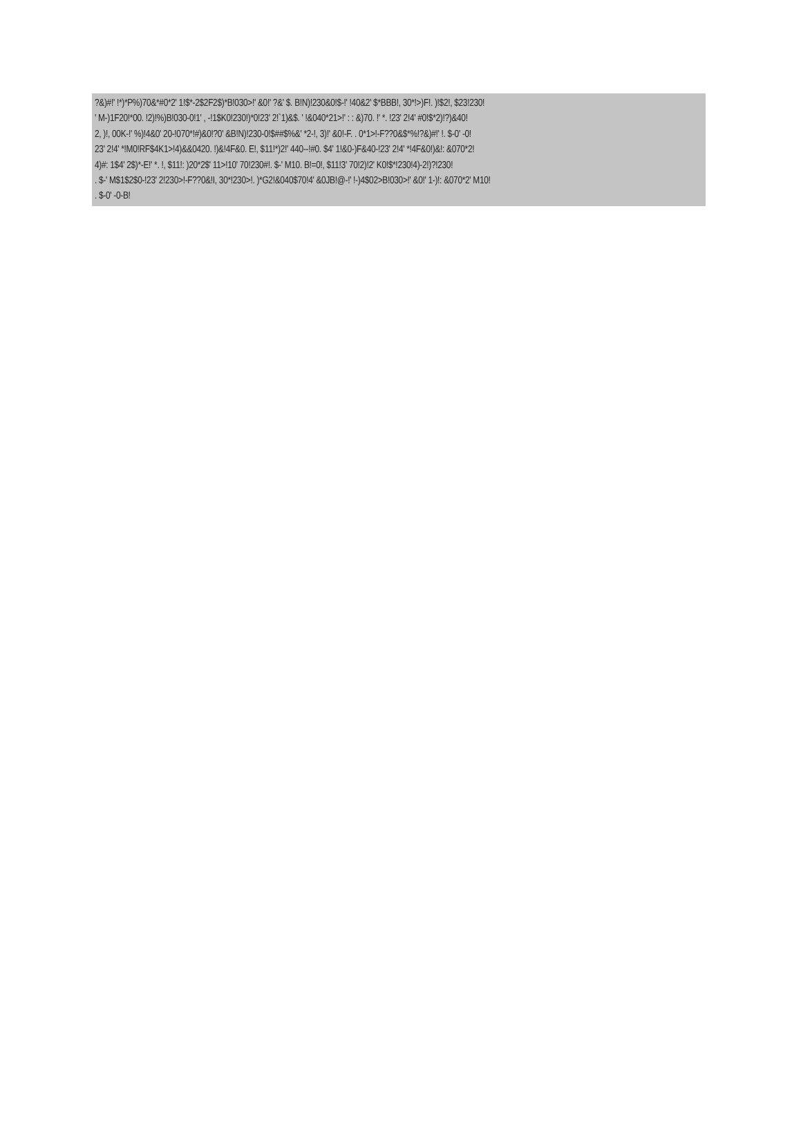?&)#!' !*)*P%)70&*#0*2' 1!$*-2$2F2$)*B!030>!' &0!' ?&' $. B!N)!230&0!$-!' !40&2' $*BBB!, 30*!>)F!. )!$2!, $23!230!
' M-)1F20!*00. !2)!%)B!030-0!1' , -!1$K0!230!)*0!23' 2!`1)&$. ' !&040*21>!' : : &)70. !' *. !23' 2!4' #0!$*2)!?)&40!
2, )!, 00K-!' %)!4&0' 20-!070*!#)&0!?0' &B!N)!230-0!$##$%&' *2-!, 3)!' &0!-F. . 0*1>!-F??0&$*%!?&)#!' !. $-0' -0!
23' 2!4' *!M0!RF$4K1>!4)&&0420. !)&!4F&0. E!, $11!*)2!' 440--!#0. $4' 1!&0-)F&40-!23' 2!4' *!4F&0!)&!: &070*2!
4)#: 1$4' 2$)*-E!' *. !, $11!: )20*2$' 11>!10' 70!230#!. $-' M10. B!=0!, $11!3' 70!2)!2' K0!$*!230!4)-2!)?!230!
. $-' M$1$2$0-!23' 2!230>!-F??0&!I, 30*!230>!. )*G2!&040$70!4' &0JB!@-!' !-)4$02>B!030>!' &0!' 1-)!: &070*2' M10!
. $-0' -0-B!